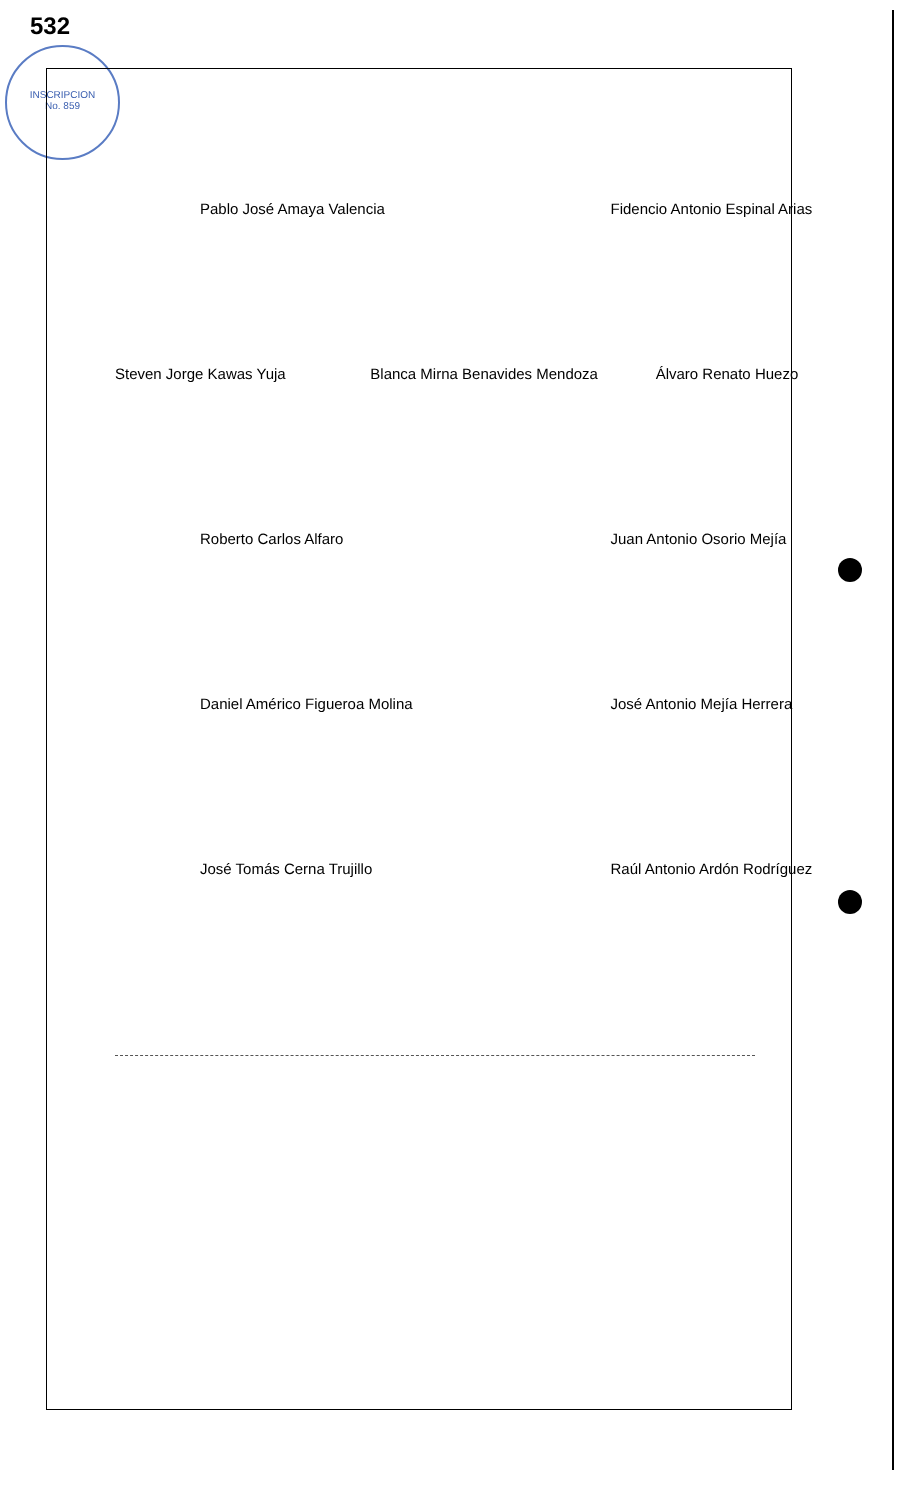532
INSCRIPCION
No. 859
Pablo José Amaya Valencia Fidencio Antonio Espinal Arias
Steven Jorge Kawas Yuja Blanca Mirna Benavides Mendoza Álvaro Renato Huezo
Roberto Carlos Alfaro Juan Antonio Osorio Mejía
Daniel Américo Figueroa Molina José Antonio Mejía Herrera
José Tomás Cerna Trujillo Raúl Antonio Ardón Rodríguez